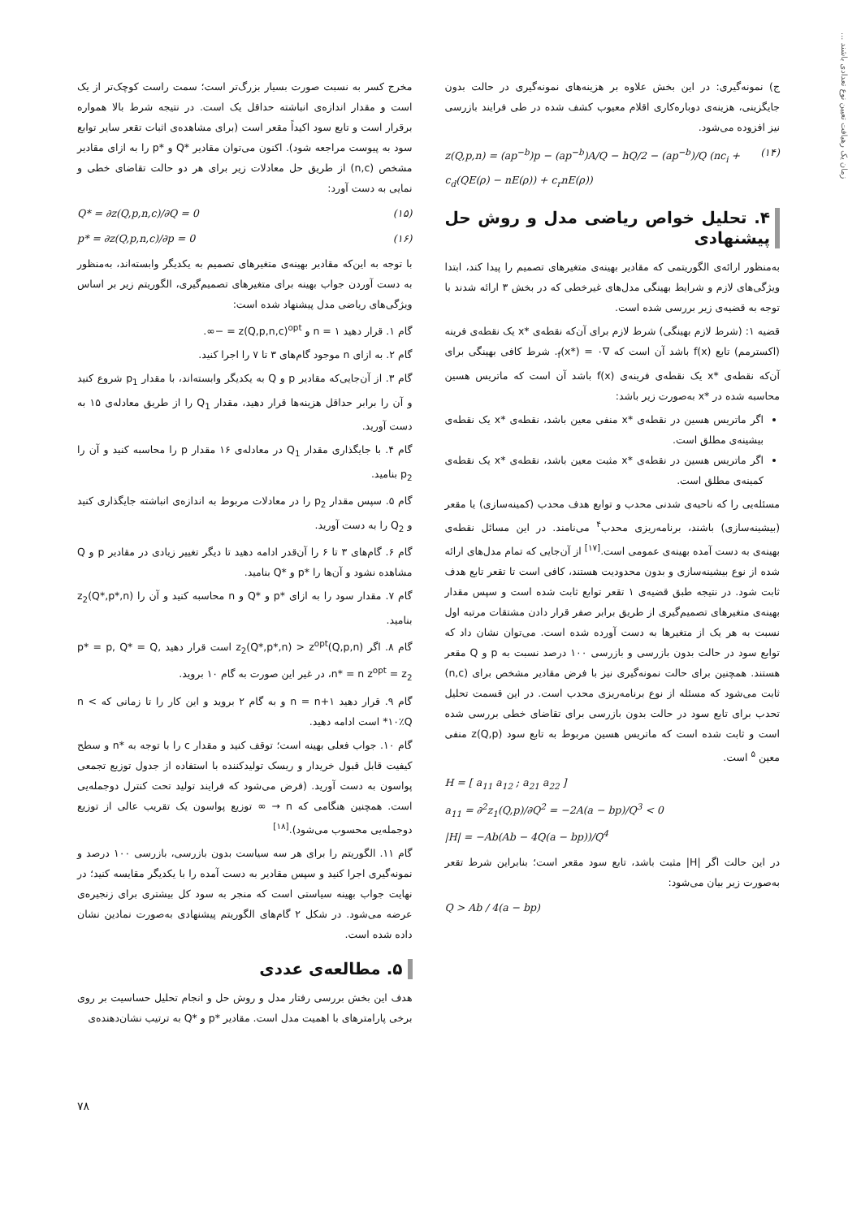زمان یک رهیافت تعیین نوع تعدادی باشند ...
ج) نمونه‌گیری: در این بخش علاوه بر هزینه‌های نمونه‌گیری در حالت بدون جایگزینی، هزینه‌ی دوباره‌کاری اقلام معیوب کشف شده در طی فرایند بازرسی نیز افزوده می‌شود.
z(Q,p,n) = (ap<sup>−b</sup>)p − (ap<sup>−b</sup>)A/Q − hQ/2 − (ap<sup>−b</sup>)/Q (nc<sub>i</sub> + c<sub>d</sub>(QE(ρ) − nE(ρ)) + c<sub>r</sub>nE(ρ)) (۱۴)
۴. تحلیل خواص ریاضی مدل و روش حل پیشنهادی
به‌منظور ارائه‌ی الگوریتمی که مقادیر بهینه‌ی متغیرهای تصمیم را پیدا کند، ابتدا ویژگی‌های لازم و شرایط بهینگی مدل‌های غیرخطی که در بخش ۳ ارائه شدند با توجه به قضیه‌ی زیر بررسی شده است.
قضیه ۱: (شرط لازم بهینگی) شرط لازم برای آن‌که نقطه‌ی *x یک نقطه‌ی فرینه (اکسترمم) تابع f(x) باشد آن است که ∇<sub>f</sub>(x*) = ۰. شرط کافی بهینگی برای آن‌که نقطه‌ی *x یک نقطه‌ی فرینه‌ی f(x) باشد آن است که ماتریس هسین محاسبه شده در *x به‌صورت زیر باشد:
اگر ماتریس هسین در نقطه‌ی *x منفی معین باشد، نقطه‌ی *x یک نقطه‌ی بیشینه‌ی مطلق است.
اگر ماتریس هسین در نقطه‌ی *x مثبت معین باشد، نقطه‌ی *x یک نقطه‌ی کمینه‌ی مطلق است.
مسئله‌یی را که ناحیه‌ی شدنی محدب و توابع هدف محدب (کمینه‌سازی) یا مقعر (بیشینه‌سازی) باشند، برنامه‌ریزی محدب<sup>۴</sup> می‌نامند. در این مسائل نقطه‌ی بهینه‌ی به دست آمده بهینه‌ی عمومی است.<sup>[۱۷]</sup> از آن‌جایی که تمام مدل‌های ارائه شده از نوع بیشینه‌سازی و بدون محدودیت هستند، کافی است تا تقعر تابع هدف ثابت شود. در نتیجه طبق قضیه‌ی ۱ تقعر توابع ثابت شده است و سپس مقدار بهینه‌ی متغیرهای تصمیم‌گیری از طریق برابر صفر قرار دادن مشتقات مرتبه اول نسبت به هر یک از متغیرها به دست آورده شده است. می‌توان نشان داد که توابع سود در حالت بدون بازرسی و بازرسی ۱۰۰ درصد نسبت به p و Q مقعر هستند. همچنین برای حالت نمونه‌گیری نیز با فرض مقادیر مشخص برای (n,c) ثابت می‌شود که مسئله از نوع برنامه‌ریزی محدب است. در این قسمت تحلیل تحدب برای تابع سود در حالت بدون بازرسی برای تقاضای خطی بررسی شده است و ثابت شده است که ماتریس هسین مربوط به تابع سود z(Q,p) منفی معین <sup>۵</sup> است.
H = [ a<sub>11</sub> a<sub>12</sub> ; a<sub>21</sub> a<sub>22</sub> ]
a<sub>11</sub> = ∂<sup>2</sup>z<sub>1</sub>(Q,p)/∂Q<sup>2</sup> = −2A(a − bp)/Q<sup>3</sup> < 0
|H| = −Ab(Ab − 4Q(a − bp))/Q<sup>4</sup>
در این حالت اگر |H| مثبت باشد، تابع سود مقعر است؛ بنابراین شرط تقعر به‌صورت زیر بیان می‌شود:
Q > Ab / 4(a − bp)
مخرج کسر به نسبت صورت بسیار بزرگ‌تر است؛ سمت راست کوچک‌تر از یک است و مقدار اندازه‌ی انباشته حداقل یک است. در نتیجه شرط بالا همواره برقرار است و تابع سود اکیداً مقعر است (برای مشاهده‌ی اثبات تقعر سایر توابع سود به پیوست مراجعه شود). اکنون می‌توان مقادیر *Q و *p را به ازای مقادیر مشخص (n,c) از طریق حل معادلات زیر برای هر دو حالت تقاضای خطی و نمایی به دست آورد:
Q* = ∂z(Q,p,n,c)/∂Q = 0 (۱۵)
p* = ∂z(Q,p,n,c)/∂p = 0 (۱۶)
با توجه به این‌که مقادیر بهینه‌ی متغیرهای تصمیم به یکدیگر وابسته‌اند، به‌منظور به دست آوردن جواب بهینه برای متغیرهای تصمیم‌گیری، الگوریتم زیر بر اساس ویژگی‌های ریاضی مدل پیشنهاد شده است:
گام ۱. قرار دهید n = ۱ و z(Q,p,n,c)<sup>opt</sup> = −∞.
گام ۲. به ازای n موجود گام‌های ۳ تا ۷ را اجرا کنید.
گام ۳. از آن‌جایی‌که مقادیر p و Q به یکدیگر وابسته‌اند، با مقدار p<sub>1</sub> شروع کنید و آن را برابر حداقل هزینه‌ها قرار دهید، مقدار Q<sub>1</sub> را از طریق معادله‌ی ۱۵ به دست آورید.
گام ۴. با جایگذاری مقدار Q<sub>1</sub> در معادله‌ی ۱۶ مقدار p را محاسبه کنید و آن را p<sub>2</sub> بنامید.
گام ۵. سپس مقدار p<sub>2</sub> را در معادلات مربوط به اندازه‌ی انباشته جایگذاری کنید و Q<sub>2</sub> را به دست آورید.
گام ۶. گام‌های ۳ تا ۶ را آن‌قدر ادامه دهید تا دیگر تغییر زیادی در مقادیر p و Q مشاهده نشود و آن‌ها را *p و *Q بنامید.
گام ۷. مقدار سود را به ازای *p و *Q و n محاسبه کنید و آن را z<sub>2</sub>(Q*,p*,n) بنامید.
گام ۸. اگر z<sub>2</sub>(Q*,p*,n) > z<sup>opt</sup>(Q,p,n) است قرار دهید p* = p, Q* = Q, n* = n z<sup>opt</sup> = z<sub>2</sub>، در غیر این صورت به گام ۱۰ بروید.
گام ۹. قرار دهید n = n+۱ و به گام ۲ بروید و این کار را تا زمانی که n < ۱۰٪Q* است ادامه دهید.
گام ۱۰. جواب فعلی بهینه است؛ توقف کنید و مقدار c را با توجه به *n و سطح کیفیت قابل قبول خریدار و ریسک تولیدکننده با استفاده از جدول توزیع تجمعی پواسون به دست آورید. (فرض می‌شود که فرایند تولید تحت کنترل دوجمله‌یی است. همچنین هنگامی که n → ∞ توزیع پواسون یک تقریب عالی از توزیع دوجمله‌یی محسوب می‌شود).<sup>[۱۸]</sup>
گام ۱۱. الگوریتم را برای هر سه سیاست بدون بازرسی، بازرسی ۱۰۰ درصد و نمونه‌گیری اجرا کنید و سپس مقادیر به دست آمده را با یکدیگر مقایسه کنید؛ در نهایت جواب بهینه سیاستی است که منجر به سود کل بیشتری برای زنجیره‌ی عرضه می‌شود. در شکل ۲ گام‌های الگوریتم پیشنهادی به‌صورت نمادین نشان داده شده است.
۵. مطالعه‌ی عددی
هدف این بخش بررسی رفتار مدل و روش حل و انجام تحلیل حساسیت بر روی برخی پارامترهای با اهمیت مدل است. مقادیر *p و *Q به ترتیب نشان‌دهنده‌ی
۷۸